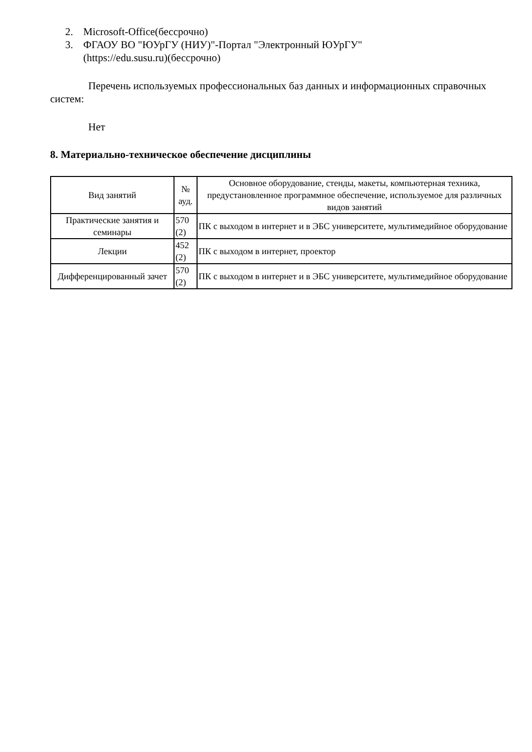2. Microsoft-Office(бессрочно)
3. ФГАОУ ВО "ЮУрГУ (НИУ)"-Портал "Электронный ЮУрГУ"
(https://edu.susu.ru)(бессрочно)
Перечень используемых профессиональных баз данных и информационных справочных систем:
Нет
8. Материально-техническое обеспечение дисциплины
| Вид занятий | № ауд. | Основное оборудование, стенды, макеты, компьютерная техника, предустановленное программное обеспечение, используемое для различных видов занятий |
| --- | --- | --- |
| Практические занятия и семинары | 570 (2) | ПК с выходом в интернет и в ЭБС университете, мультимедийное оборудование |
| Лекции | 452 (2) | ПК с выходом в интернет, проектор |
| Дифференцированный зачет | 570 (2) | ПК с выходом в интернет и в ЭБС университете, мультимедийное оборудование |